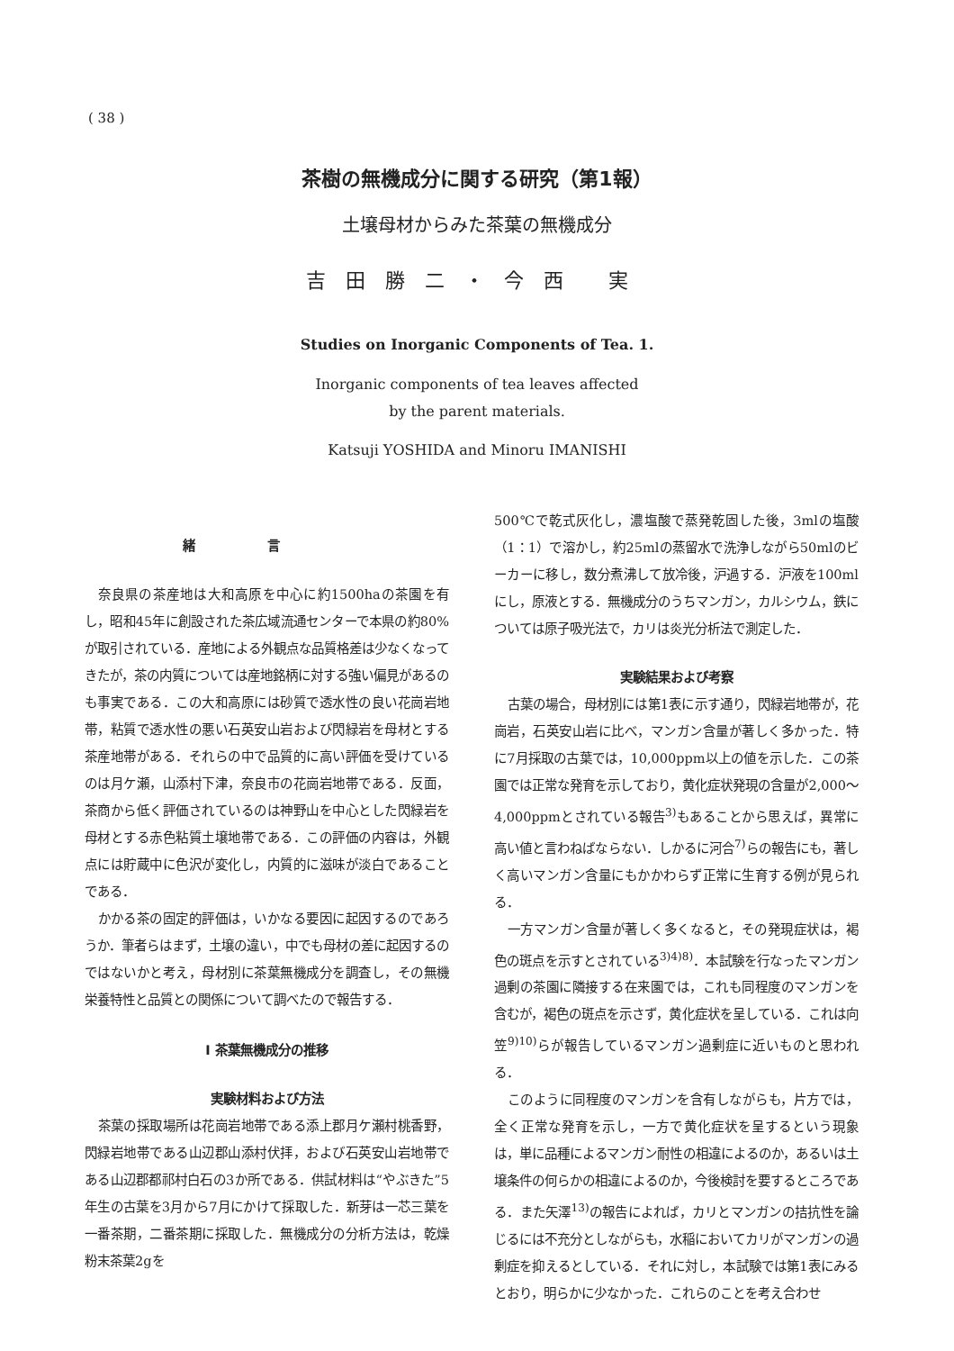( 38 )
茶樹の無機成分に関する研究（第1報）
土壌母材からみた茶葉の無機成分
吉田勝二・今西 実
Studies on Inorganic Components of Tea. 1.
Inorganic components of tea leaves affected
by the parent materials.
Katsuji YOSHIDA and Minoru IMANISHI
緒言
奈良県の茶産地は大和高原を中心に約1500haの茶園を有し，昭和45年に創設された茶広域流通センターで本県の約80%が取引されている．産地による外観点な品質格差は少なくなってきたが，茶の内質については産地銘柄に対する強い偏見があるのも事実である．この大和高原には砂質で透水性の良い花崗岩地帯，粘質で透水性の悪い石英安山岩および閃緑岩を母材とする茶産地帯がある．それらの中で品質的に高い評価を受けているのは月ケ瀬，山添村下津，奈良市の花崗岩地帯である．反面，茶商から低く評価されているのは神野山を中心とした閃緑岩を母材とする赤色粘質土壌地帯である．この評価の内容は，外観点には貯蔵中に色沢が変化し，内質的に滋味が淡白であることである．
かかる茶の固定的評価は，いかなる要因に起因するのであろうか．筆者らはまず，土壌の違い，中でも母材の差に起因するのではないかと考え，母材別に茶葉無機成分を調査し，その無機栄養特性と品質との関係について調べたので報告する．
Ⅰ 茶葉無機成分の推移
実験材料および方法
茶葉の採取場所は花崗岩地帯である添上郡月ケ瀬村桃香野，閃緑岩地帯である山辺郡山添村伏拝，および石英安山岩地帯である山辺郡都祁村白石の3か所である．供試材料は“やぶきた”5年生の古葉を3月から7月にかけて採取した．新芽は一芯三葉を一番茶期，二番茶期に採取した．無機成分の分析方法は，乾燥粉末茶葉2gを
500℃で乾式灰化し，濃塩酸で蒸発乾固した後，3mlの塩酸（1：1）で溶かし，約25mlの蒸留水で洗浄しながら50mlのビーカーに移し，数分煮沸して放冷後，沪過する．沪液を100mlにし，原液とする．無機成分のうちマンガン，カルシウム，鉄については原子吸光法で，カリは炎光分析法で測定した．
実験結果および考察
古葉の場合，母材別には第1表に示す通り，閃緑岩地帯が，花崗岩，石英安山岩に比べ，マンガン含量が著しく多かった．特に7月採取の古葉では，10,000ppm以上の値を示した．この茶園では正常な発育を示しており，黄化症状発現の含量が2,000～4,000ppmとされている報告<sup>3)</sup>もあることから思えば，異常に高い値と言わねばならない．しかるに河合<sup>7)</sup>らの報告にも，著しく高いマンガン含量にもかかわらず正常に生育する例が見られる．
一方マンガン含量が著しく多くなると，その発現症状は，褐色の斑点を示すとされている<sup>3)4)8)</sup>．本試験を行なったマンガン過剰の茶園に隣接する在来園では，これも同程度のマンガンを含むが，褐色の斑点を示さず，黄化症状を呈している．これは向笠<sup>9)10)</sup>らが報告しているマンガン過剰症に近いものと思われる．
このように同程度のマンガンを含有しながらも，片方では，全く正常な発育を示し，一方で黄化症状を呈するという現象は，単に品種によるマンガン耐性の相違によるのか，あるいは土壌条件の何らかの相違によるのか，今後検討を要するところである．また矢澤<sup>13)</sup>の報告によれば，カリとマンガンの拮抗性を論じるには不充分としながらも，水稲においてカリがマンガンの過剰症を抑えるとしている．それに対し，本試験では第1表にみるとおり，明らかに少なかった．これらのことを考え合わせ